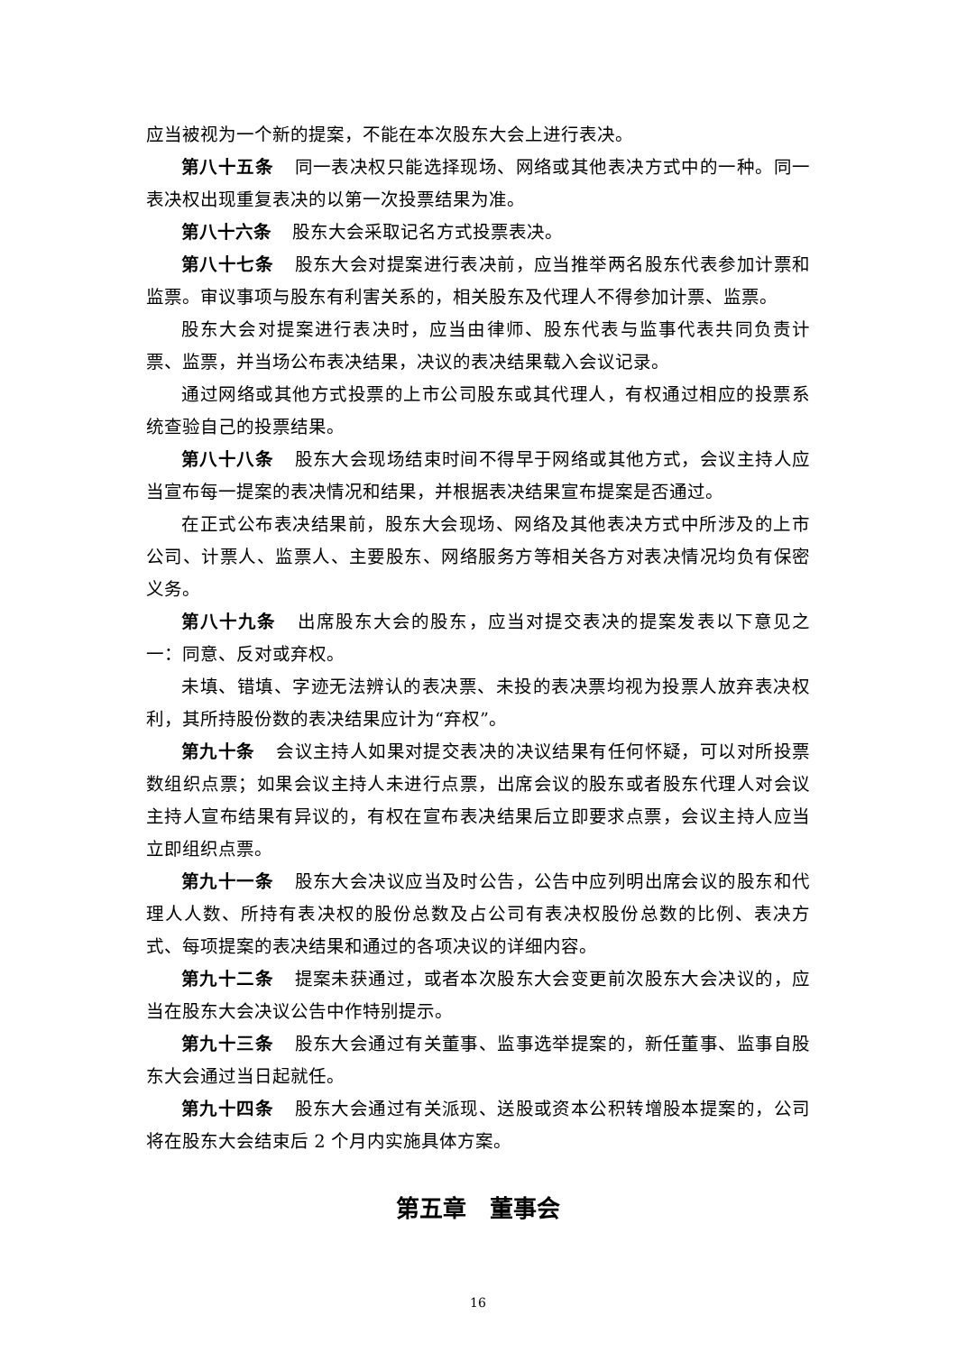应当被视为一个新的提案，不能在本次股东大会上进行表决。
第八十五条 同一表决权只能选择现场、网络或其他表决方式中的一种。同一表决权出现重复表决的以第一次投票结果为准。
第八十六条 股东大会采取记名方式投票表决。
第八十七条 股东大会对提案进行表决前，应当推举两名股东代表参加计票和监票。审议事项与股东有利害关系的，相关股东及代理人不得参加计票、监票。
股东大会对提案进行表决时，应当由律师、股东代表与监事代表共同负责计票、监票，并当场公布表决结果，决议的表决结果载入会议记录。
通过网络或其他方式投票的上市公司股东或其代理人，有权通过相应的投票系统查验自己的投票结果。
第八十八条 股东大会现场结束时间不得早于网络或其他方式，会议主持人应当宣布每一提案的表决情况和结果，并根据表决结果宣布提案是否通过。
在正式公布表决结果前，股东大会现场、网络及其他表决方式中所涉及的上市公司、计票人、监票人、主要股东、网络服务方等相关各方对表决情况均负有保密义务。
第八十九条 出席股东大会的股东，应当对提交表决的提案发表以下意见之一：同意、反对或弃权。
未填、错填、字迹无法辨认的表决票、未投的表决票均视为投票人放弃表决权利，其所持股份数的表决结果应计为“弃权”。
第九十条 会议主持人如果对提交表决的决议结果有任何怀疑，可以对所投票数组织点票；如果会议主持人未进行点票，出席会议的股东或者股东代理人对会议主持人宣布结果有异议的，有权在宣布表决结果后立即要求点票，会议主持人应当立即组织点票。
第九十一条 股东大会决议应当及时公告，公告中应列明出席会议的股东和代理人人数、所持有表决权的股份总数及占公司有表决权股份总数的比例、表决方式、每项提案的表决结果和通过的各项决议的详细内容。
第九十二条 提案未获通过，或者本次股东大会变更前次股东大会决议的，应当在股东大会决议公告中作特别提示。
第九十三条 股东大会通过有关董事、监事选举提案的，新任董事、监事自股东大会通过当日起就任。
第九十四条 股东大会通过有关派现、送股或资本公积转增股本提案的，公司将在股东大会结束后 2 个月内实施具体方案。
第五章　董事会
16